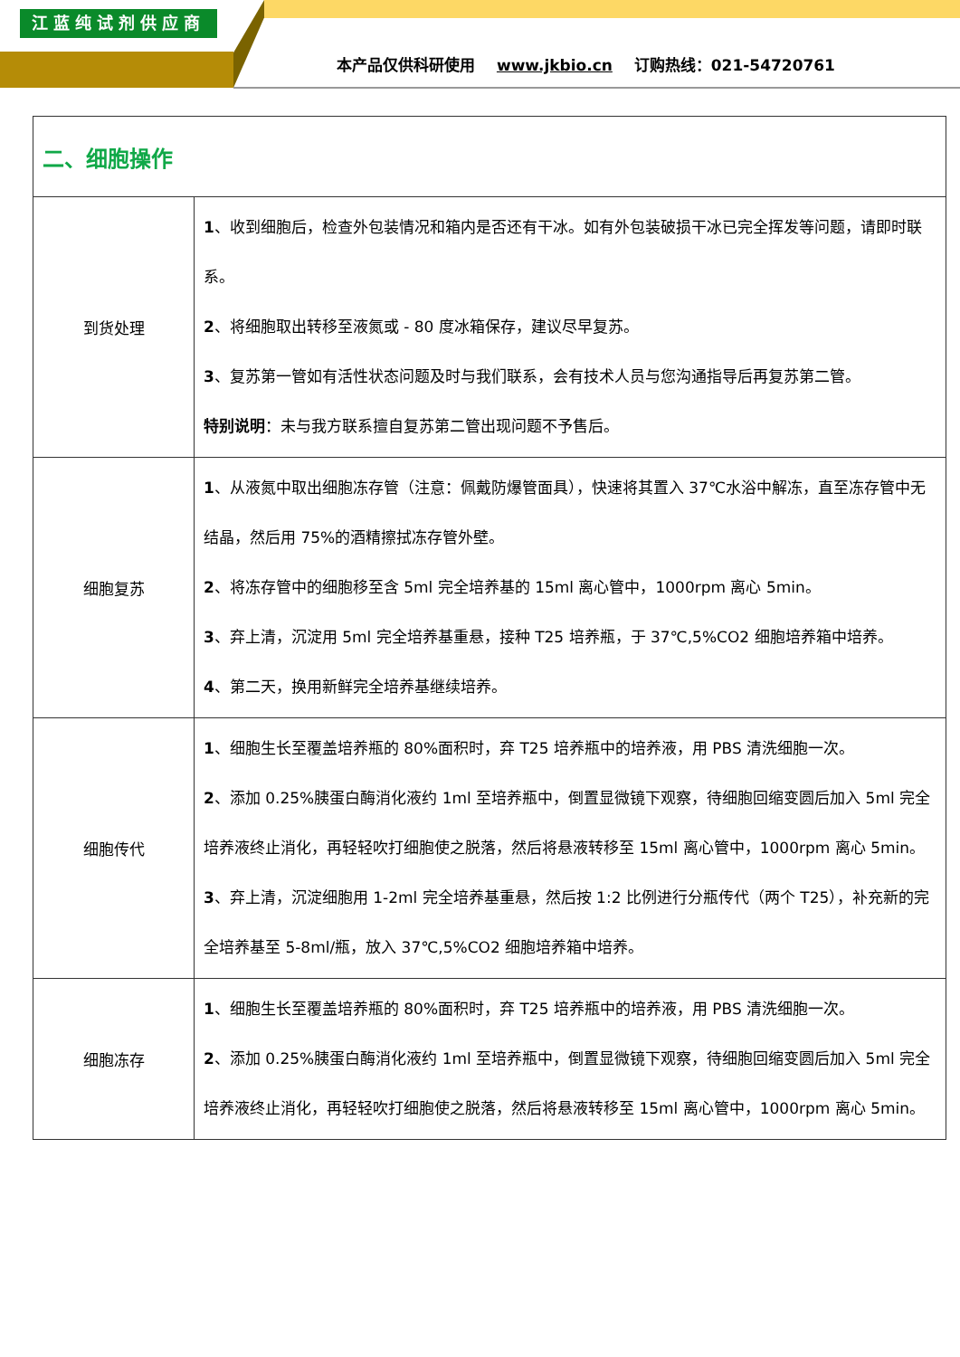江蓝纯试剂供应商
本产品仅供科研使用 www.jkbio.cn 订购热线：021-54720761
| 二、细胞操作 | |
| 到货处理 | 1 、收到细胞后，检查外包装情况和箱内是否还有干冰。如有外包装破损干冰已完全挥发等问题，请即时联系。 2 、将细胞取出转移至液氮或 - 80 度冰箱保存，建议尽早复苏。 3 、复苏第一管如有活性状态问题及时与我们联系，会有技术人员与您沟通指导后再复苏第二管。 特别说明 ：未与我方联系擅自复苏第二管出现问题不予售后。 |
| 细胞复苏 | 1 、从液氮中取出细胞冻存管（注意：佩戴防爆管面具），快速将其置入 37℃水浴中解冻，直至冻存管中无结晶，然后用 75%的酒精擦拭冻存管外壁。 2 、将冻存管中的细胞移至含 5ml 完全培养基的 15ml 离心管中，1000rpm 离心 5min。 3 、弃上清，沉淀用 5ml 完全培养基重悬，接种 T25 培养瓶，于 37℃,5%CO2 细胞培养箱中培养。 4 、第二天，换用新鲜完全培养基继续培养。 |
| 细胞传代 | 1 、细胞生长至覆盖培养瓶的 80%面积时，弃 T25 培养瓶中的培养液，用 PBS 清洗细胞一次。 2 、添加 0.25%胰蛋白酶消化液约 1ml 至培养瓶中，倒置显微镜下观察，待细胞回缩变圆后加入 5ml 完全培养液终止消化，再轻轻吹打细胞使之脱落，然后将悬液转移至 15ml 离心管中，1000rpm 离心 5min。 3 、弃上清，沉淀细胞用 1-2ml 完全培养基重悬，然后按 1:2 比例进行分瓶传代（两个 T25），补充新的完全培养基至 5-8ml/瓶，放入 37℃,5%CO2 细胞培养箱中培养。 |
| 细胞冻存 | 1 、细胞生长至覆盖培养瓶的 80%面积时，弃 T25 培养瓶中的培养液，用 PBS 清洗细胞一次。 2 、添加 0.25%胰蛋白酶消化液约 1ml 至培养瓶中，倒置显微镜下观察，待细胞回缩变圆后加入 5ml 完全培养液终止消化，再轻轻吹打细胞使之脱落，然后将悬液转移至 15ml 离心管中，1000rpm 离心 5min。 |